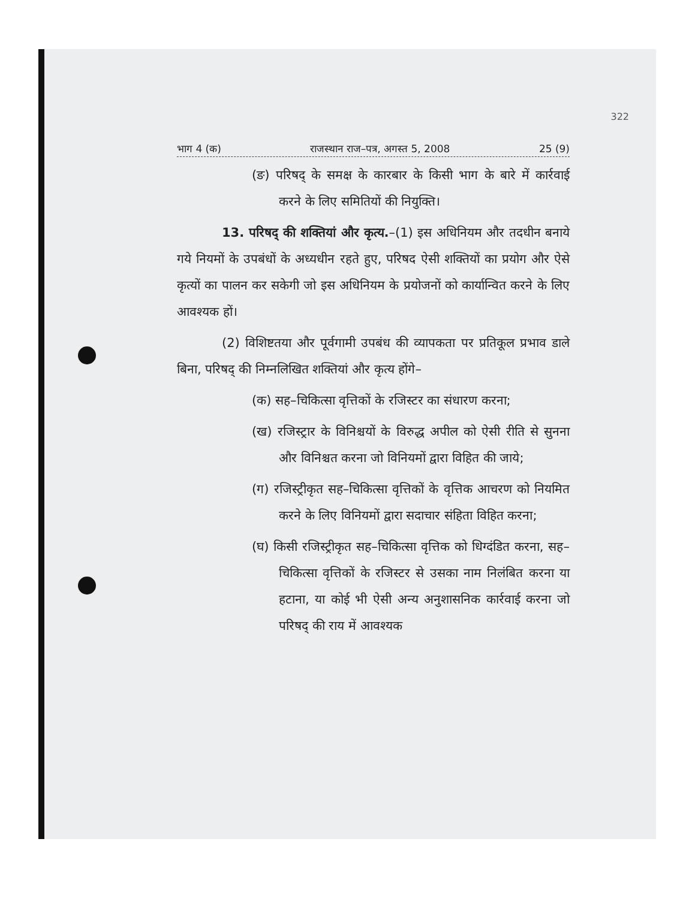322
भाग 4 (क) राजस्थान राज–पत्र, अगस्त 5, 2008 25 (9)
(ङ) परिषद् के समक्ष के कारबार के किसी भाग के बारे में कार्रवाई करने के लिए समितियों की नियुक्ति।
13. परिषद् की शक्तियां और कृत्य.–(1) इस अधिनियम और तदधीन बनाये गये नियमों के उपबंधों के अध्यधीन रहते हुए, परिषद ऐसी शक्तियों का प्रयोग और ऐसे कृत्यों का पालन कर सकेगी जो इस अधिनियम के प्रयोजनों को कार्यान्वित करने के लिए आवश्यक हों।
(2) विशिष्टतया और पूर्वगामी उपबंध की व्यापकता पर प्रतिकूल प्रभाव डाले बिना, परिषद् की निम्नलिखित शक्तियां और कृत्य होंगे–
(क) सह–चिकित्सा वृत्तिकों के रजिस्टर का संधारण करना;
(ख) रजिस्ट्रार के विनिश्चयों के विरुद्ध अपील को ऐसी रीति से सुनना और विनिश्चत करना जो विनियमों द्वारा विहित की जाये;
(ग) रजिस्ट्रीकृत सह–चिकित्सा वृत्तिकों के वृत्तिक आचरण को नियमित करने के लिए विनियमों द्वारा सदाचार संहिता विहित करना;
(घ) किसी रजिस्ट्रीकृत सह–चिकित्सा वृत्तिक को धिग्दंडित करना, सह–चिकित्सा वृत्तिकों के रजिस्टर से उसका नाम निलंबित करना या हटाना, या कोई भी ऐसी अन्य अनुशासनिक कार्रवाई करना जो परिषद् की राय में आवश्यक